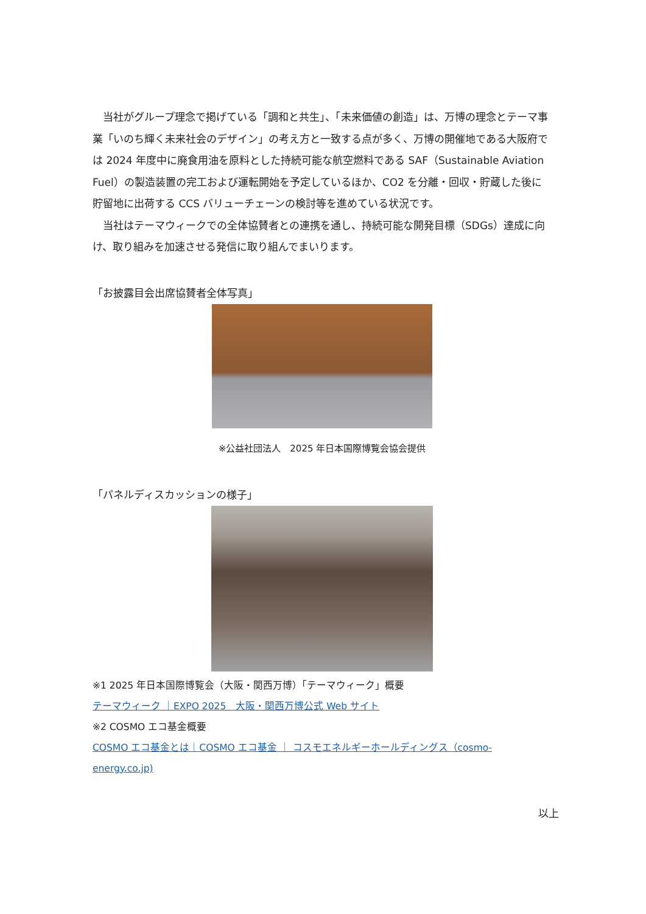当社がグループ理念で掲げている「調和と共生」、「未来価値の創造」は、万博の理念とテーマ事業「いのち輝く未来社会のデザイン」の考え方と一致する点が多く、万博の開催地である大阪府では 2024 年度中に廃食用油を原料とした持続可能な航空燃料である SAF（Sustainable Aviation Fuel）の製造装置の完工および運転開始を予定しているほか、CO2 を分離・回収・貯蔵した後に貯留地に出荷する CCS バリューチェーンの検討等を進めている状況です。
　当社はテーマウィークでの全体協賛者との連携を通し、持続可能な開発目標（SDGs）達成に向け、取り組みを加速させる発信に取り組んでまいります。
「お披露目会出席協賛者全体写真」
※公益社団法人　2025 年日本国際博覧会協会提供
「パネルディスカッションの様子」
※1 2025 年日本国際博覧会（大阪・関西万博）「テーマウィーク」概要
テーマウィーク ｜EXPO 2025　大阪・関西万博公式 Web サイト
※2 COSMO エコ基金概要
COSMO エコ基金とは｜COSMO エコ基金 ｜ コスモエネルギーホールディングス（cosmo-energy.co.jp)
以上